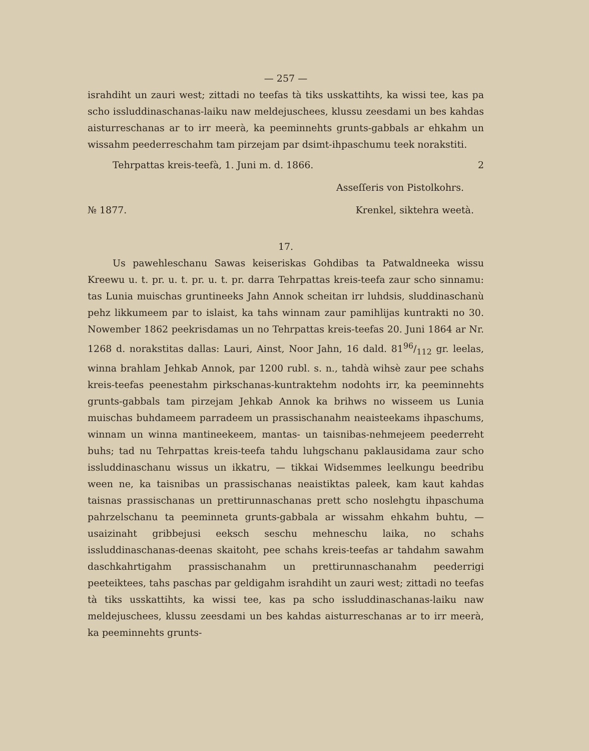— 257 —
israhdiht un zauri west; zittadi no teefas tà tiks usskattihts, ka wissi tee, kas pa scho issluddinaschanas-laiku naw meldejuschees, klussu zeesdami un bes kahdas aisturreschanas ar to irr meerà, ka peeminnehts grunts-gabbals ar ehkahm un wissahm peederreschahm tam pirzejam par dsimt-ihpaschumu teek norakstiti.
Tehrpattas kreis-teefà, 1. Juni m. d. 1866. 2
Asseſſeris von Pistolkohrs.
№ 1877. Krenkel, sikte­hra weetà.
17.
Us pawehleschanu Sawas keiseriskas Gohdibas ta Patwaldneeka wissu Kreewu u. t. pr. u. t. pr. u. t. pr. darra Tehrpattas kreis-teefa zaur scho sinnamu: tas Lunia muischas gruntineeks Jahn Annok scheitan irr luhdsis, sluddinaschanù pehz likkumeem par to islaist, ka tahs winnam zaur pamihlijas kuntrakti no 30. Nowember 1862 peekrisdamas un no Tehrpattas kreis-teefas 20. Juni 1864 ar Nr. 1268 d. norakstitas dallas: Lauri, Ainst, Noor Jahn, 16 dald. 8196/112 gr. leelas, winna brahlam Jehkab Annok, par 1200 rubl. s. n., tahdà wihsè zaur pee schahs kreis-teefas peenestahm pirkschanas-kuntraktehm nodohts irr, ka peeminnehts grunts-gabbals tam pirzejam Jehkab Annok ka brihws no wisseem us Lunia muischas buhdameem parradeem un prassischanahm neaisteekams ihpaschums, winnam un winna mantineekeem, mantas- un taisnibas-nehmejeem peederreht buhs; tad nu Tehrpattas kreis-teefa tahdu luhgschanu paklausidama zaur scho issluddinaschanu wissus un ikkatru, — tikkai Widsemmes leelkungu beedribu ween ne, ka taisnibas un prassischanas neaistiktas paleek, kam kaut kahdas taisnas prassischanas un prettirunnaschanas prett scho noslehgtu ihpaschuma pahrzelschanu ta peeminneta grunts-gabbala ar wissahm ehkahm buhtu, — usaizinaht gribbejusi eeksch seschu mehneschu laika, no schahs issluddinaschanas-deenas skaitoht, pee schahs kreis-teefas ar tahdahm sawahm daschkahrtigahm prassischanahm un prettirunnaschanahm peederrigi peeteiktees, tahs paschas par geldigahm israhdiht un zauri west; zittadi no teefas tà tiks usskattihts, ka wissi tee, kas pa scho issluddinaschanas-laiku naw meldejuschees, klussu zeesdami un bes kahdas aisturreschanas ar to irr meerà, ka peeminnehts grunts-